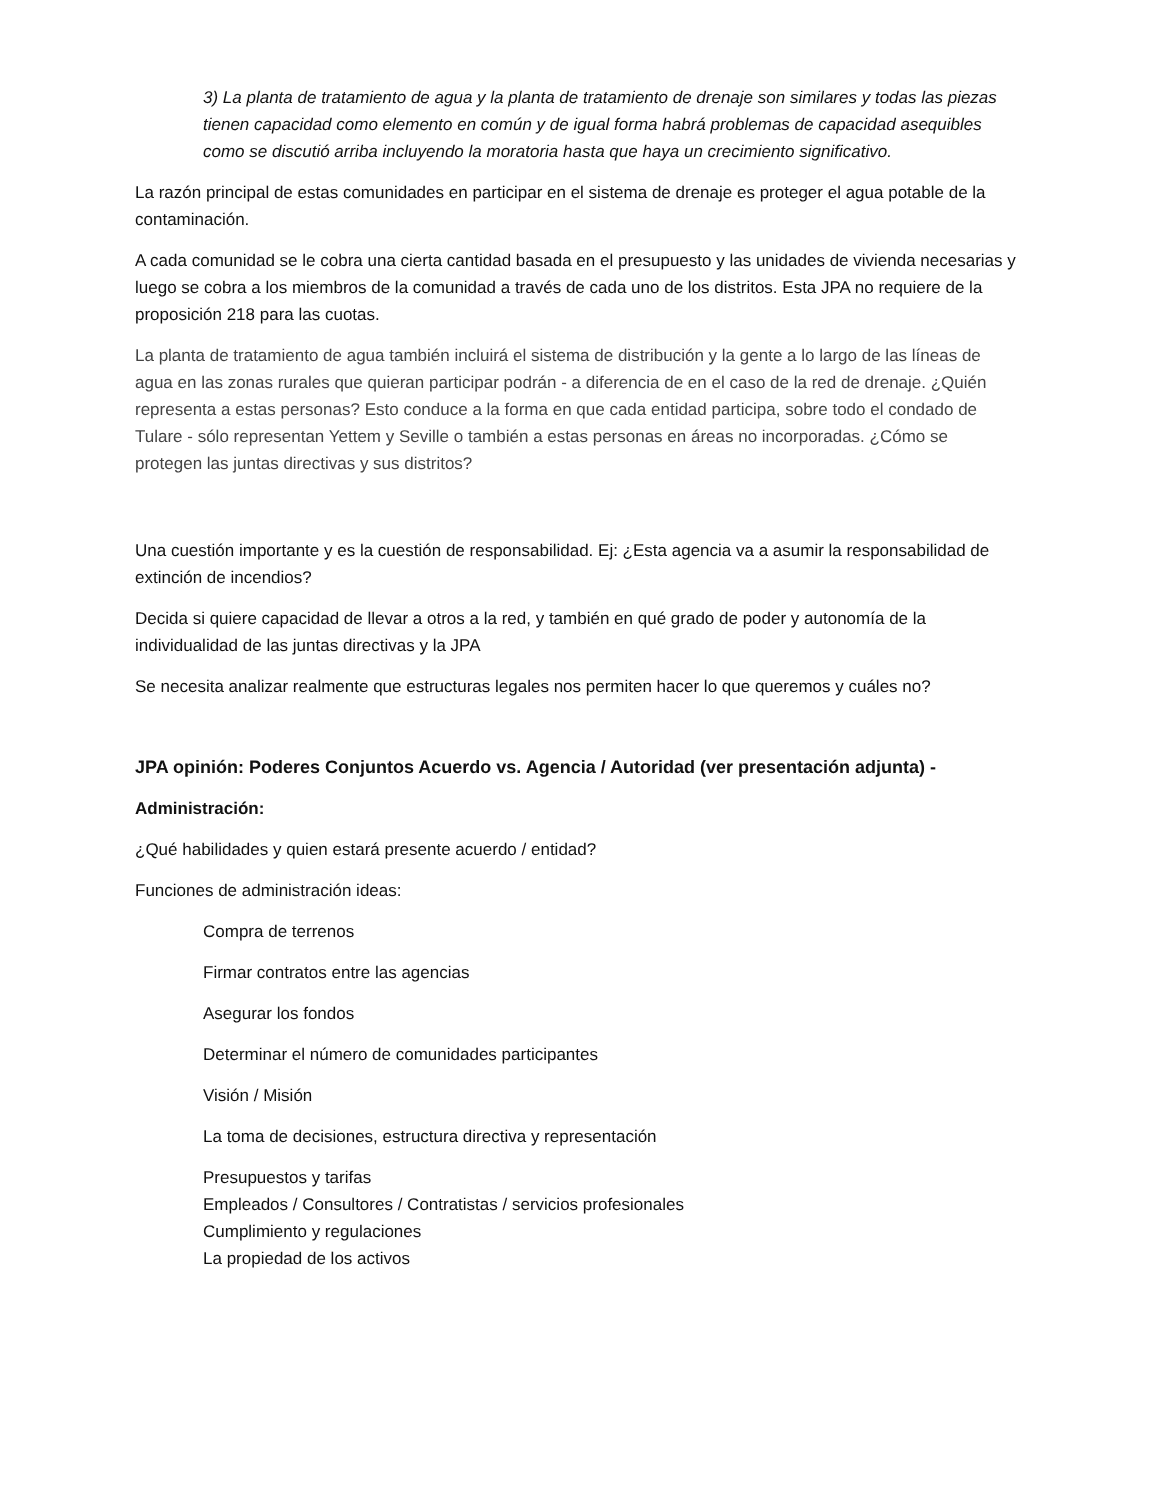3) La planta de tratamiento de agua y la planta de tratamiento de drenaje son similares y todas las piezas tienen capacidad como elemento en común y de igual forma habrá problemas de capacidad asequibles como se discutió arriba incluyendo la moratoria hasta que haya un crecimiento significativo.
La razón principal de estas comunidades en participar en el sistema de drenaje es proteger el agua potable de la contaminación.
A cada comunidad se le cobra una cierta cantidad basada en el presupuesto y las unidades de vivienda necesarias y luego se cobra a los miembros de la comunidad a través de cada uno de los distritos. Esta JPA no requiere de la proposición 218 para las cuotas.
La planta de tratamiento de agua también incluirá el sistema de distribución y la gente a lo largo de las líneas de agua en las zonas rurales que quieran participar podrán - a diferencia de en el caso de la red de drenaje. ¿Quién representa a estas personas? Esto conduce a la forma en que cada entidad participa, sobre todo el condado de Tulare - sólo representan Yettem y Seville o también a estas personas en áreas no incorporadas. ¿Cómo se protegen las juntas directivas y sus distritos?
Una cuestión importante y es la cuestión de responsabilidad. Ej: ¿Esta agencia va a asumir la responsabilidad de extinción de incendios?
Decida si quiere capacidad de llevar a otros a la red, y también en qué grado de poder y autonomía de la individualidad de las juntas directivas y la JPA
Se necesita analizar realmente que estructuras legales nos permiten hacer lo que queremos y cuáles no?
JPA opinión: Poderes Conjuntos Acuerdo vs. Agencia / Autoridad (ver presentación adjunta) -
Administración:
¿Qué habilidades y quien estará presente acuerdo / entidad?
Funciones de administración ideas:
Compra de terrenos
Firmar contratos entre las agencias
Asegurar los fondos
Determinar el número de comunidades participantes
Visión / Misión
La toma de decisiones, estructura directiva y representación
Presupuestos y tarifas
Empleados / Consultores / Contratistas / servicios profesionales
Cumplimiento y regulaciones
La propiedad de los activos